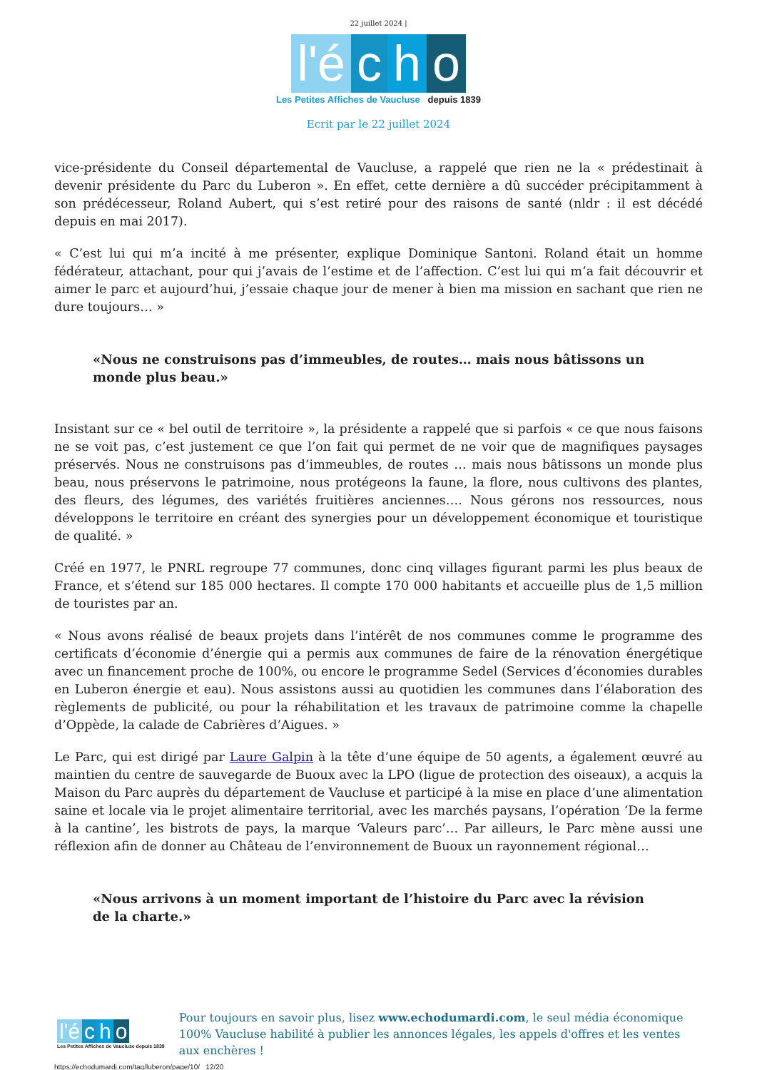22 juillet 2024 |
l'é c h o
Les Petites Affiches de Vaucluse depuis 1839
Ecrit par le 22 juillet 2024
vice-présidente du Conseil départemental de Vaucluse, a rappelé que rien ne la « prédestinait à devenir présidente du Parc du Luberon ». En effet, cette dernière a dû succéder précipitamment à son prédécesseur, Roland Aubert, qui s’est retiré pour des raisons de santé (nldr : il est décédé depuis en mai 2017).
« C’est lui qui m’a incité à me présenter, explique Dominique Santoni. Roland était un homme fédérateur, attachant, pour qui j’avais de l’estime et de l’affection. C’est lui qui m’a fait découvrir et aimer le parc et aujourd’hui, j’essaie chaque jour de mener à bien ma mission en sachant que rien ne dure toujours… »
«Nous ne construisons pas d’immeubles, de routes… mais nous bâtissons un monde plus beau.»
Insistant sur ce « bel outil de territoire », la présidente a rappelé que si parfois « ce que nous faisons ne se voit pas, c’est justement ce que l’on fait qui permet de ne voir que de magnifiques paysages préservés. Nous ne construisons pas d’immeubles, de routes … mais nous bâtissons un monde plus beau, nous préservons le patrimoine, nous protégeons la faune, la flore, nous cultivons des plantes, des fleurs, des légumes, des variétés fruitières anciennes…. Nous gérons nos ressources, nous développons le territoire en créant des synergies pour un développement économique et touristique de qualité. »
Créé en 1977, le PNRL regroupe 77 communes, donc cinq villages figurant parmi les plus beaux de France, et s’étend sur 185 000 hectares. Il compte 170 000 habitants et accueille plus de 1,5 million de touristes par an.
« Nous avons réalisé de beaux projets dans l’intérêt de nos communes comme le programme des certificats d’économie d’énergie qui a permis aux communes de faire de la rénovation énergétique avec un financement proche de 100%, ou encore le programme Sedel (Services d’économies durables en Luberon énergie et eau). Nous assistons aussi au quotidien les communes dans l’élaboration des règlements de publicité, ou pour la réhabilitation et les travaux de patrimoine comme la chapelle d’Oppède, la calade de Cabrières d’Aigues. »
Le Parc, qui est dirigé par Laure Galpin à la tête d’une équipe de 50 agents, a également œuvré au maintien du centre de sauvegarde de Buoux avec la LPO (ligue de protection des oiseaux), a acquis la Maison du Parc auprès du département de Vaucluse et participé à la mise en place d’une alimentation saine et locale via le projet alimentaire territorial, avec les marchés paysans, l’opération ‘De la ferme à la cantine’, les bistrots de pays, la marque ‘Valeurs parc’… Par ailleurs, le Parc mène aussi une réflexion afin de donner au Château de l’environnement de Buoux un rayonnement régional…
«Nous arrivons à un moment important de l’histoire du Parc avec la révision de la charte.»
l'é c h o
Les Petites Affiches de Vaucluse depuis 1839
Pour toujours en savoir plus, lisez www.echodumardi.com, le seul média économique 100% Vaucluse habilité à publier les annonces légales, les appels d'offres et les ventes aux enchères !
https://echodumardi.com/tag/luberon/page/10/ 12/20